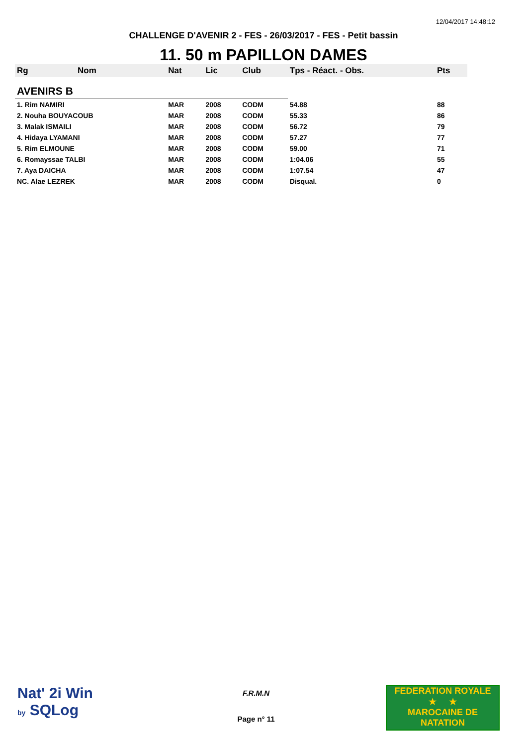12/04/2017 14:48:12
CHALLENGE D'AVENIR 2 - FES - 26/03/2017 - FES - Petit bassin
11. 50 m PAPILLON DAMES
| Rg | Nom | Nat | Lic | Club | Tps - Réact. - Obs. | Pts |
| --- | --- | --- | --- | --- | --- | --- |
| AVENIRS B | | | | | | |
| 1. Rim NAMIRI | | MAR | 2008 | CODM | 54.88 | 88 |
| 2. Nouha BOUYACOUB | | MAR | 2008 | CODM | 55.33 | 86 |
| 3. Malak ISMAILI | | MAR | 2008 | CODM | 56.72 | 79 |
| 4. Hidaya LYAMANI | | MAR | 2008 | CODM | 57.27 | 77 |
| 5. Rim ELMOUNE | | MAR | 2008 | CODM | 59.00 | 71 |
| 6. Romayssae TALBI | | MAR | 2008 | CODM | 1:04.06 | 55 |
| 7. Aya DAICHA | | MAR | 2008 | CODM | 1:07.54 | 47 |
| NC. Alae LEZREK | | MAR | 2008 | CODM | Disqual. | 0 |
Nat' 2i Win
by SQLog
F.R.M.N
Page n° 11
FEDERATION ROYALE
★ ★
MAROCAINE DE NATATION